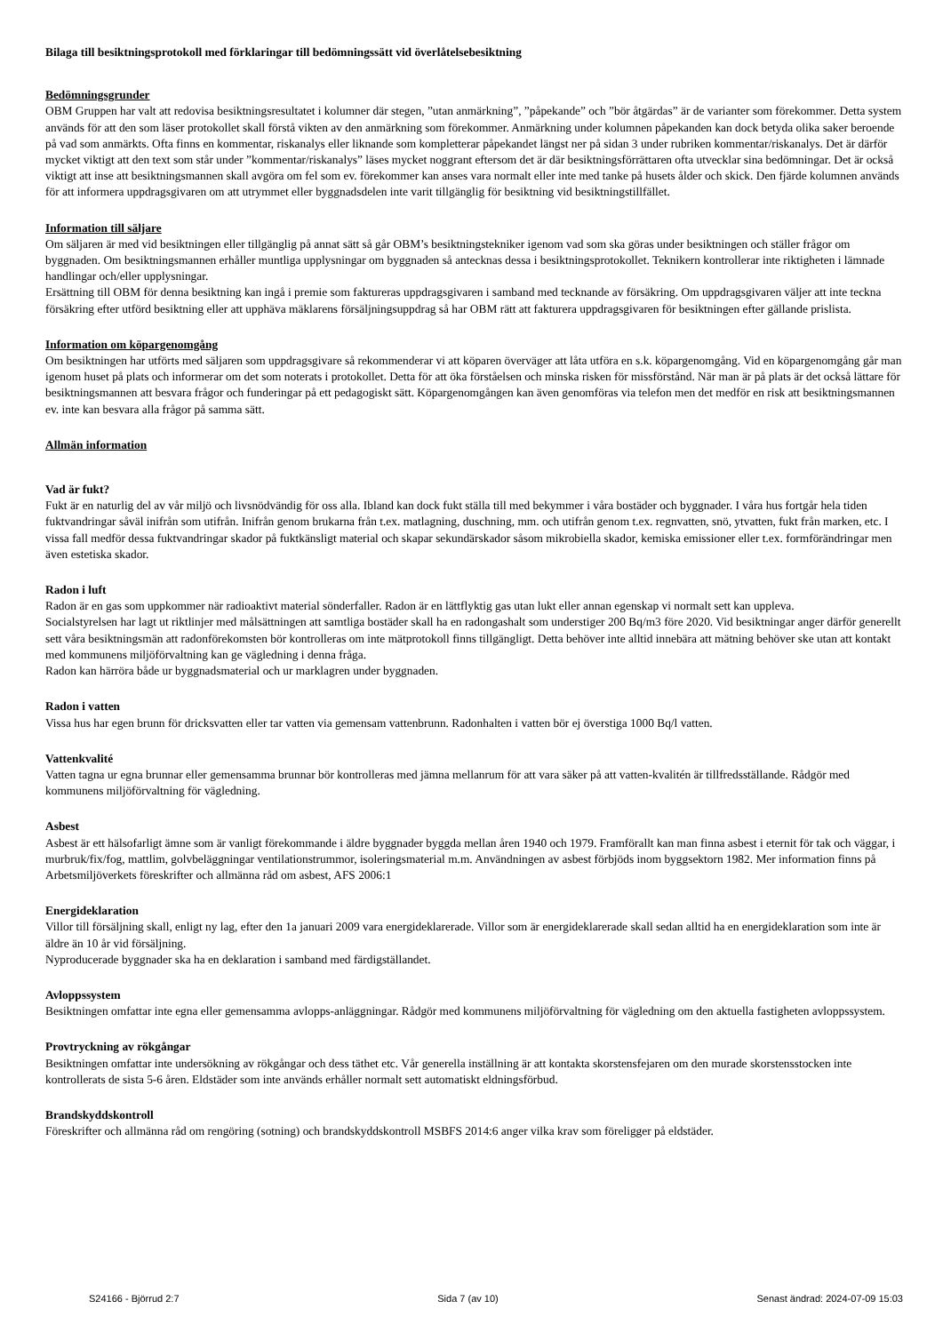Bilaga till besiktningsprotokoll med förklaringar till bedömningssätt vid överlåtelsebesiktning
Bedömningsgrunder
OBM Gruppen har valt att redovisa besiktningsresultatet i kolumner där stegen, ”utan anmärkning”, ”påpekande” och ”bör åtgärdas” är de varianter som förekommer. Detta system används för att den som läser protokollet skall förstå vikten av den anmärkning som förekommer. Anmärkning under kolumnen påpekanden kan dock betyda olika saker beroende på vad som anmärkts. Ofta finns en kommentar, riskanalys eller liknande som kompletterar påpekandet längst ner på sidan 3 under rubriken kommentar/riskanalys. Det är därför mycket viktigt att den text som står under ”kommentar/riskanalys” läses mycket noggrant eftersom det är där besiktningsförrättaren ofta utvecklar sina bedömningar. Det är också viktigt att inse att besiktningsmannen skall avgöra om fel som ev. förekommer kan anses vara normalt eller inte med tanke på husets ålder och skick. Den fjärde kolumnen används för att informera uppdragsgivaren om att utrymmet eller byggnadsdelen inte varit tillgänglig för besiktning vid besiktningstillfället.
Information till säljare
Om säljaren är med vid besiktningen eller tillgänglig på annat sätt så går OBM’s besiktningstekniker igenom vad som ska göras under besiktningen och ställer frågor om byggnaden. Om besiktningsmannen erhåller muntliga upplysningar om byggnaden så antecknas dessa i besiktningsprotokollet. Teknikern kontrollerar inte riktigheten i lämnade handlingar och/eller upplysningar.
Ersättning till OBM för denna besiktning kan ingå i premie som faktureras uppdragsgivaren i samband med tecknande av försäkring. Om uppdragsgivaren väljer att inte teckna försäkring efter utförd besiktning eller att upphäva mäklarens försäljningsuppdrag så har OBM rätt att fakturera uppdragsgivaren för besiktningen efter gällande prislista.
Information om köpargenomgång
Om besiktningen har utförts med säljaren som uppdragsgivare så rekommenderar vi att köparen överväger att låta utföra en s.k. köpargenomgång. Vid en köpargenomgång går man igenom huset på plats och informerar om det som noterats i protokollet. Detta för att öka förståelsen och minska risken för missförstånd. När man är på plats är det också lättare för besiktningsmannen att besvara frågor och funderingar på ett pedagogiskt sätt. Köpargenomgången kan även genomföras via telefon men det medför en risk att besiktningsmannen ev. inte kan besvara alla frågor på samma sätt.
Allmän information
Vad är fukt?
Fukt är en naturlig del av vår miljö och livsnödvändig för oss alla. Ibland kan dock fukt ställa till med bekymmer i våra bostäder och byggnader. I våra hus fortgår hela tiden fuktvandringar såväl inifrån som utifrån. Inifrån genom brukarna från t.ex. matlagning, duschning, mm. och utifrån genom t.ex. regnvatten, snö, ytvatten, fukt från marken, etc. I vissa fall medför dessa fuktvandringar skador på fuktkänsligt material och skapar sekundärskador såsom mikrobiella skador, kemiska emissioner eller t.ex. formförändringar men även estetiska skador.
Radon i luft
Radon är en gas som uppkommer när radioaktivt material sönderfaller. Radon är en lättflyktig gas utan lukt eller annan egenskap vi normalt sett kan uppleva.
Socialstyrelsen har lagt ut riktlinjer med målsättningen att samtliga bostäder skall ha en radongashalt som understiger 200 Bq/m3 före 2020. Vid besiktningar anger därför generellt sett våra besiktningsmän att radonförekomsten bör kontrolleras om inte mätprotokoll finns tillgängligt. Detta behöver inte alltid innebära att mätning behöver ske utan att kontakt med kommunens miljöförvaltning kan ge vägledning i denna fråga.
Radon kan härröra både ur byggnadsmaterial och ur marklagren under byggnaden.
Radon i vatten
Vissa hus har egen brunn för dricksvatten eller tar vatten via gemensam vattenbrunn. Radonhalten i vatten bör ej överstiga 1000 Bq/l vatten.
Vattenkvalité
Vatten tagna ur egna brunnar eller gemensamma brunnar bör kontrolleras med jämna mellanrum för att vara säker på att vatten-kvalitén är tillfredsställande. Rådgör med kommunens miljöförvaltning för vägledning.
Asbest
Asbest är ett hälsofarligt ämne som är vanligt förekommande i äldre byggnader byggda mellan åren 1940 och 1979. Framförallt kan man finna asbest i eternit för tak och väggar, i murbruk/fix/fog, mattlim, golvbeläggningar ventilationstrummor, isoleringsmaterial m.m. Användningen av asbest förbjöds inom byggsektorn 1982. Mer information finns på Arbetsmiljöverkets föreskrifter och allmänna råd om asbest, AFS 2006:1
Energideklaration
Villor till försäljning skall, enligt ny lag, efter den 1a januari 2009 vara energideklarerade. Villor som är energideklarerade skall sedan alltid ha en energideklaration som inte är äldre än 10 år vid försäljning.
Nyproducerade byggnader ska ha en deklaration i samband med färdigställandet.
Avloppssystem
Besiktningen omfattar inte egna eller gemensamma avlopps-anläggningar. Rådgör med kommunens miljöförvaltning för vägledning om den aktuella fastigheten avloppssystem.
Provtryckning av rökgångar
Besiktningen omfattar inte undersökning av rökgångar och dess täthet etc. Vår generella inställning är att kontakta skorstensfejaren om den murade skorstensstocken inte kontrollerats de sista 5-6 åren. Eldstäder som inte används erhåller normalt sett automatiskt eldningsförbud.
Brandskyddskontroll
Föreskrifter och allmänna råd om rengöring (sotning) och brandskyddskontroll MSBFS 2014:6 anger vilka krav som föreligger på eldstäder.
S24166 - Björrud 2:7 Sida 7 (av 10) Senast ändrad: 2024-07-09 15:03